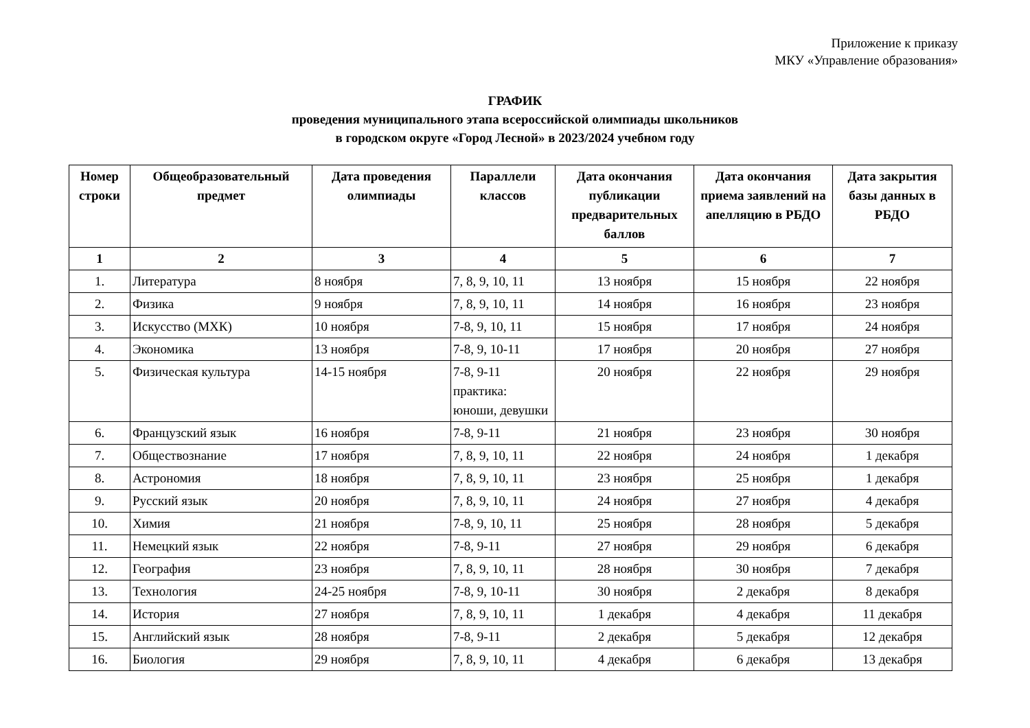Приложение к приказу
МКУ «Управление образования»
ГРАФИК
проведения муниципального этапа всероссийской олимпиады школьников
в городском округе «Город Лесной» в 2023/2024 учебном году
| Номер строки | Общеобразовательный предмет | Дата проведения олимпиады | Параллели классов | Дата окончания публикации предварительных баллов | Дата окончания приема заявлений на апелляцию в РБДО | Дата закрытия базы данных в РБДО |
| --- | --- | --- | --- | --- | --- | --- |
| 1 | 2 | 3 | 4 | 5 | 6 | 7 |
| 1. | Литература | 8 ноября | 7, 8, 9, 10, 11 | 13 ноября | 15 ноября | 22 ноября |
| 2. | Физика | 9 ноября | 7, 8, 9, 10, 11 | 14 ноября | 16 ноября | 23 ноября |
| 3. | Искусство (МХК) | 10 ноября | 7-8, 9, 10, 11 | 15 ноября | 17 ноября | 24 ноября |
| 4. | Экономика | 13 ноября | 7-8, 9, 10-11 | 17 ноября | 20 ноября | 27 ноября |
| 5. | Физическая культура | 14-15 ноября | 7-8, 9-11 практика: юноши, девушки | 20 ноября | 22 ноября | 29 ноября |
| 6. | Французский язык | 16 ноября | 7-8, 9-11 | 21 ноября | 23 ноября | 30 ноября |
| 7. | Обществознание | 17 ноября | 7, 8, 9, 10, 11 | 22 ноября | 24 ноября | 1 декабря |
| 8. | Астрономия | 18 ноября | 7, 8, 9, 10, 11 | 23 ноября | 25 ноября | 1 декабря |
| 9. | Русский язык | 20 ноября | 7, 8, 9, 10, 11 | 24 ноября | 27 ноября | 4 декабря |
| 10. | Химия | 21 ноября | 7-8, 9, 10, 11 | 25 ноября | 28 ноября | 5 декабря |
| 11. | Немецкий язык | 22 ноября | 7-8, 9-11 | 27 ноября | 29 ноября | 6 декабря |
| 12. | География | 23 ноября | 7, 8, 9, 10, 11 | 28 ноября | 30 ноября | 7 декабря |
| 13. | Технология | 24-25 ноября | 7-8, 9, 10-11 | 30 ноября | 2 декабря | 8 декабря |
| 14. | История | 27 ноября | 7, 8, 9, 10, 11 | 1 декабря | 4 декабря | 11 декабря |
| 15. | Английский язык | 28 ноября | 7-8, 9-11 | 2 декабря | 5 декабря | 12 декабря |
| 16. | Биология | 29 ноября | 7, 8, 9, 10, 11 | 4 декабря | 6 декабря | 13 декабря |